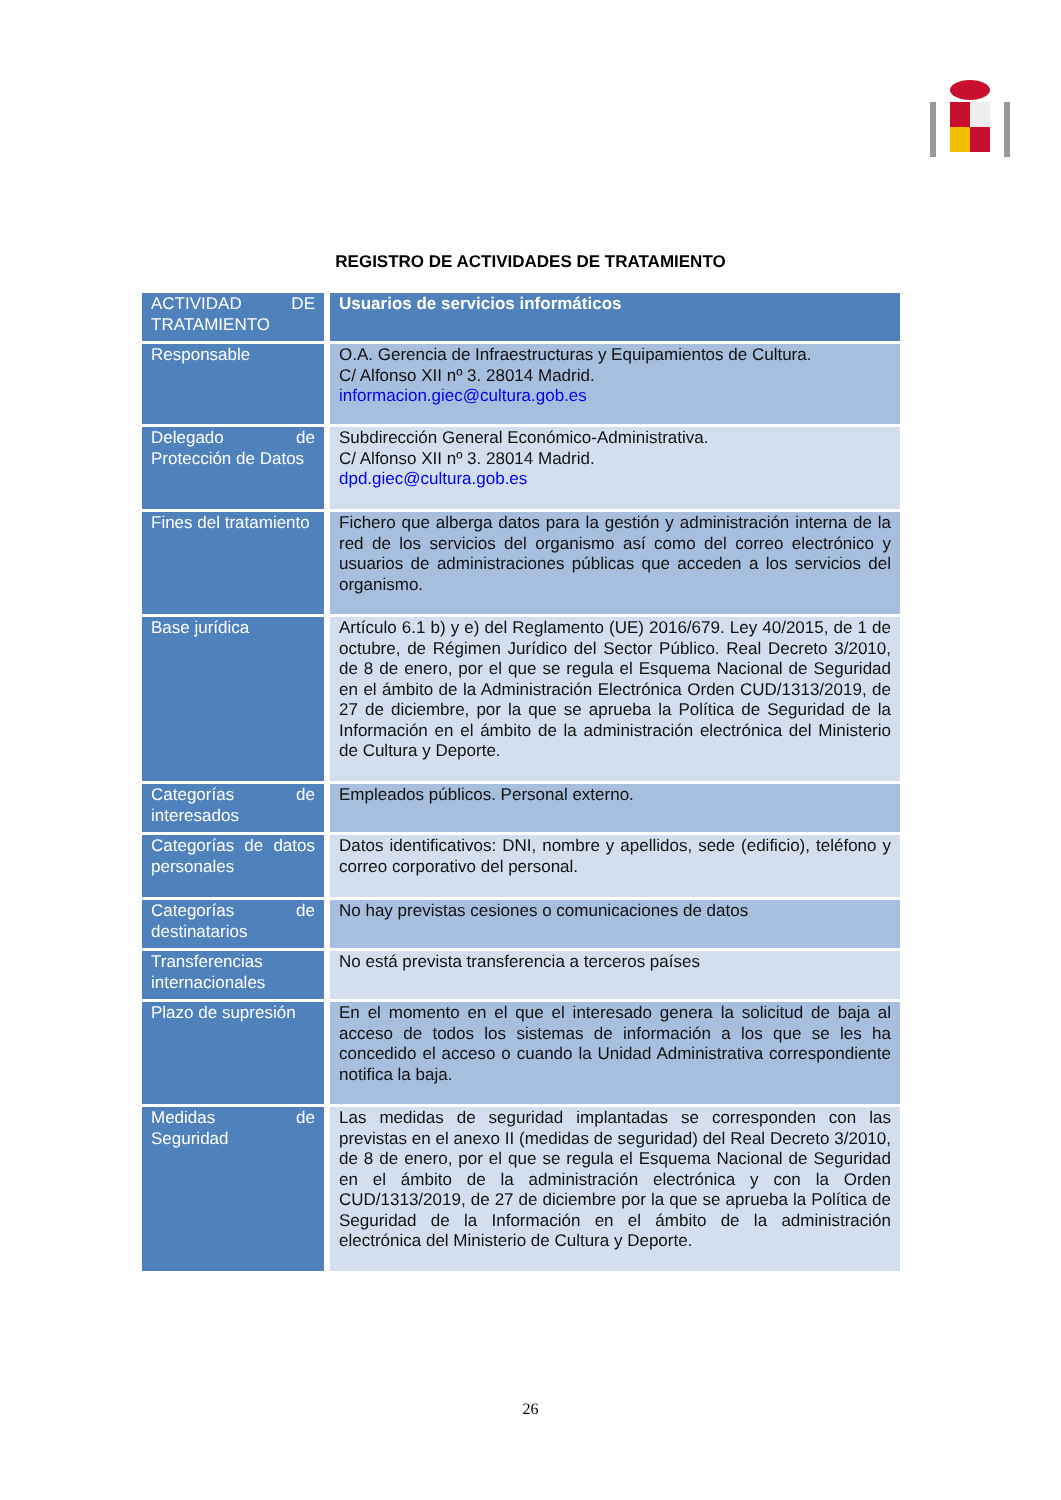REGISTRO DE ACTIVIDADES DE TRATAMIENTO
| ACTIVIDAD DE TRATAMIENTO | Usuarios de servicios informáticos |
| Responsable | O.A. Gerencia de Infraestructuras y Equipamientos de Cultura. C/ Alfonso XII nº 3. 28014 Madrid. informacion.giec@cultura.gob.es |
| Delegado de Protección de Datos | Subdirección General Económico-Administrativa. C/ Alfonso XII nº 3. 28014 Madrid. dpd.giec@cultura.gob.es |
| Fines del tratamiento | Fichero que alberga datos para la gestión y administración interna de la red de los servicios del organismo así como del correo electrónico y usuarios de administraciones públicas que acceden a los servicios del organismo. |
| Base jurídica | Artículo 6.1 b) y e) del Reglamento (UE) 2016/679. Ley 40/2015, de 1 de octubre, de Régimen Jurídico del Sector Público. Real Decreto 3/2010, de 8 de enero, por el que se regula el Esquema Nacional de Seguridad en el ámbito de la Administración Electrónica Orden CUD/1313/2019, de 27 de diciembre, por la que se aprueba la Política de Seguridad de la Información en el ámbito de la administración electrónica del Ministerio de Cultura y Deporte. |
| Categorías de interesados | Empleados públicos. Personal externo. |
| Categorías de datos personales | Datos identificativos: DNI, nombre y apellidos, sede (edificio), teléfono y correo corporativo del personal. |
| Categorías de destinatarios | No hay previstas cesiones o comunicaciones de datos |
| Transferencias internacionales | No está prevista transferencia a terceros países |
| Plazo de supresión | En el momento en el que el interesado genera la solicitud de baja al acceso de todos los sistemas de información a los que se les ha concedido el acceso o cuando la Unidad Administrativa correspondiente notifica la baja. |
| Medidas de Seguridad | Las medidas de seguridad implantadas se corresponden con las previstas en el anexo II (medidas de seguridad) del Real Decreto 3/2010, de 8 de enero, por el que se regula el Esquema Nacional de Seguridad en el ámbito de la administración electrónica y con la Orden CUD/1313/2019, de 27 de diciembre por la que se aprueba la Política de Seguridad de la Información en el ámbito de la administración electrónica del Ministerio de Cultura y Deporte. |
26